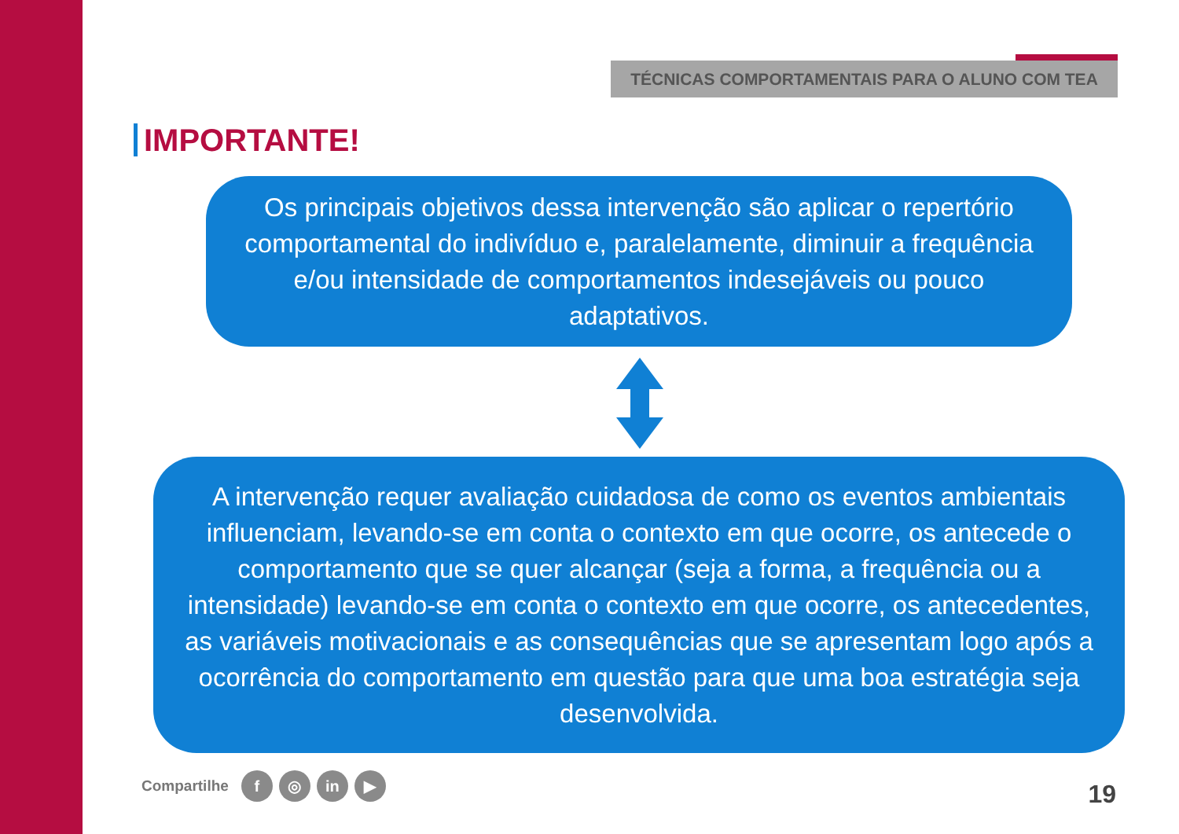TÉCNICAS COMPORTAMENTAIS PARA O ALUNO COM TEA
IMPORTANTE!
Os principais objetivos dessa intervenção são aplicar o repertório comportamental do indivíduo e, paralelamente, diminuir a frequência e/ou intensidade de comportamentos indesejáveis ou pouco adaptativos.
A intervenção requer avaliação cuidadosa de como os eventos ambientais influenciam, levando-se em conta o contexto em que ocorre, os antecede o comportamento que se quer alcançar (seja a forma, a frequência ou a intensidade) levando-se em conta o contexto em que ocorre, os antecedentes, as variáveis motivacionais e as consequências que se apresentam logo após a ocorrência do comportamento em questão para que uma boa estratégia seja desenvolvida.
Compartilhe f ◎ in ▶
19